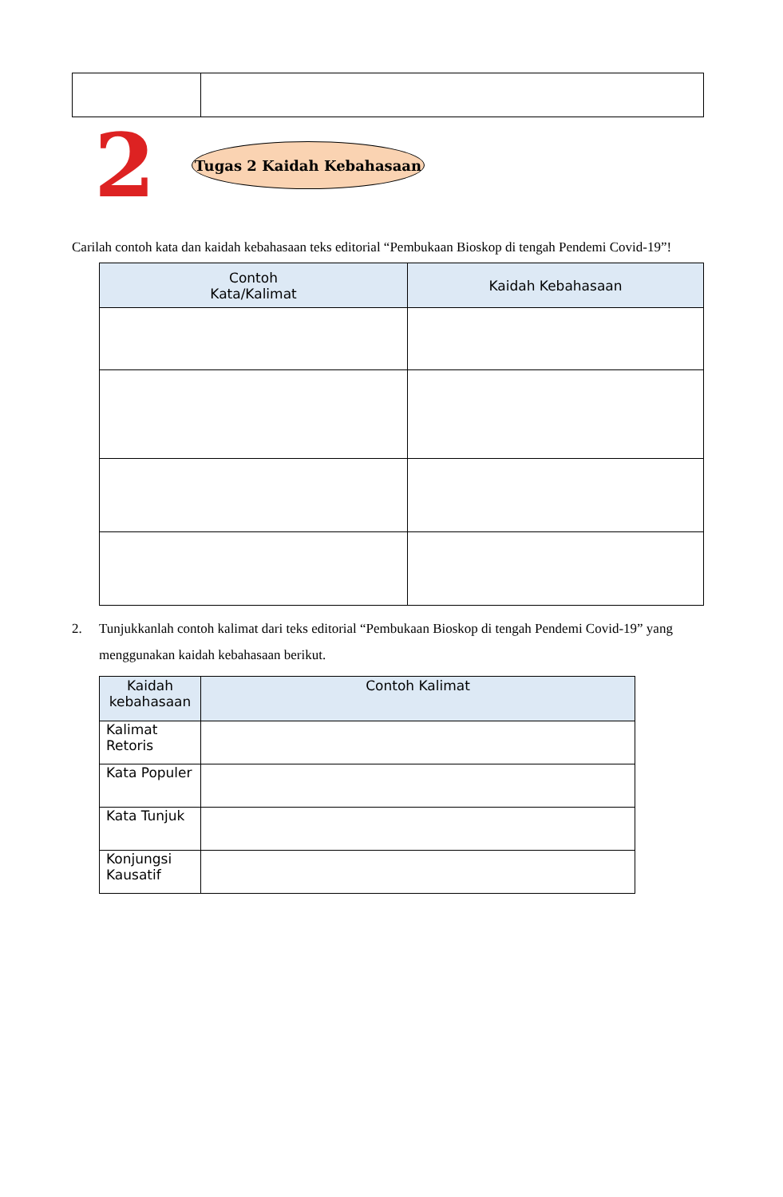2
Tugas 2 Kaidah Kebahasaan
Carilah contoh kata dan kaidah kebahasaan teks editorial “Pembukaan Bioskop di tengah Pendemi Covid-19”!
| Contoh Kata/Kalimat | Kaidah Kebahasaan |
| --- | --- |
2. Tunjukkanlah contoh kalimat dari teks editorial “Pembukaan Bioskop di tengah Pendemi Covid-19” yang menggunakan kaidah kebahasaan berikut.
| Kaidah kebahasaan | Contoh Kalimat |
| --- | --- |
| Kalimat Retoris | |
| Kata Populer | |
| Kata Tunjuk | |
| Konjungsi Kausatif | |